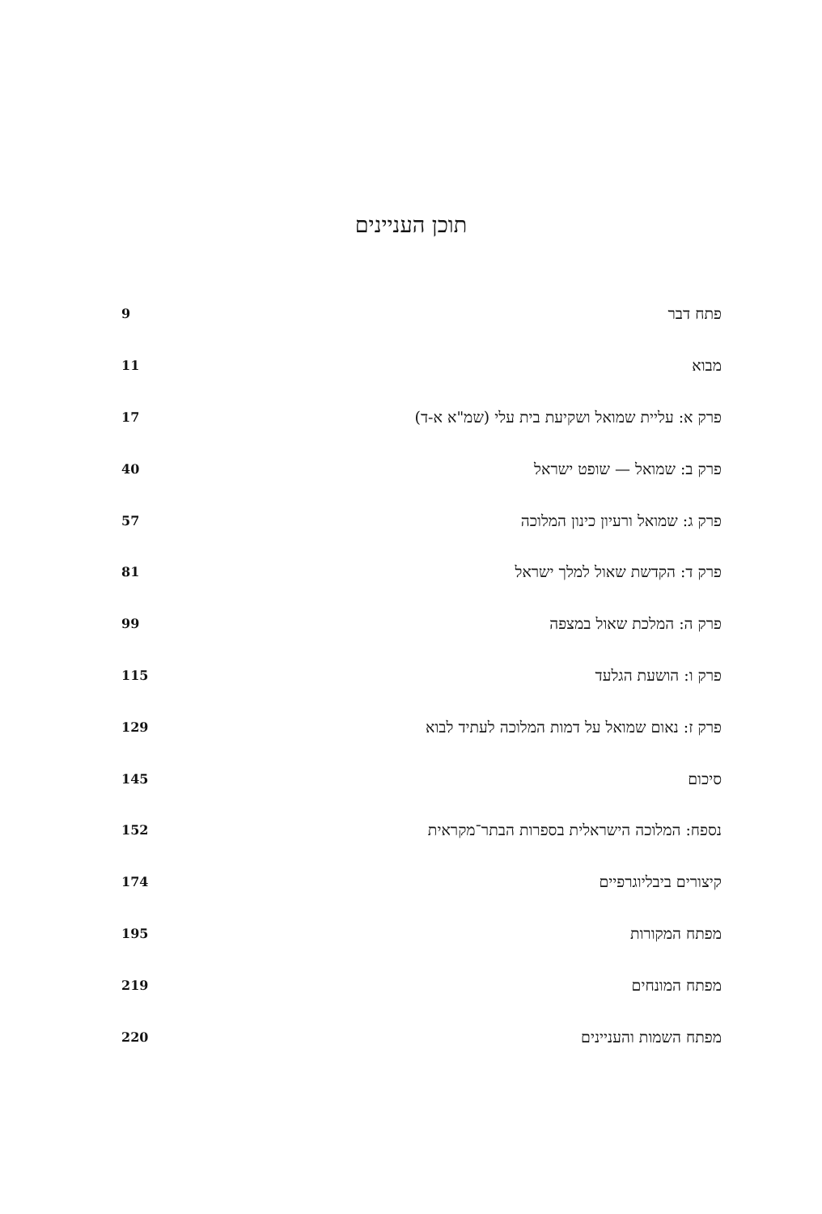תוכן העניינים
פתח דבר 9
מבוא 11
פרק א: עליית שמואל ושקיעת בית עלי (שמ"א א-ד) 17
פרק ב: שמואל — שופט ישראל 40
פרק ג: שמואל ורעיון כינון המלוכה 57
פרק ד: הקדשת שאול למלך ישראל 81
פרק ה: המלכת שאול במצפה 99
פרק ו: הושעת הגלעד 115
פרק ז: נאום שמואל על דמות המלוכה לעתיד לבוא 129
סיכום 145
נספח: המלוכה הישראלית בספרות הבתר־מקראית 152
קיצורים ביבליוגרפיים 174
מפתח המקורות 195
מפתח המונחים 219
מפתח השמות והעניינים 220